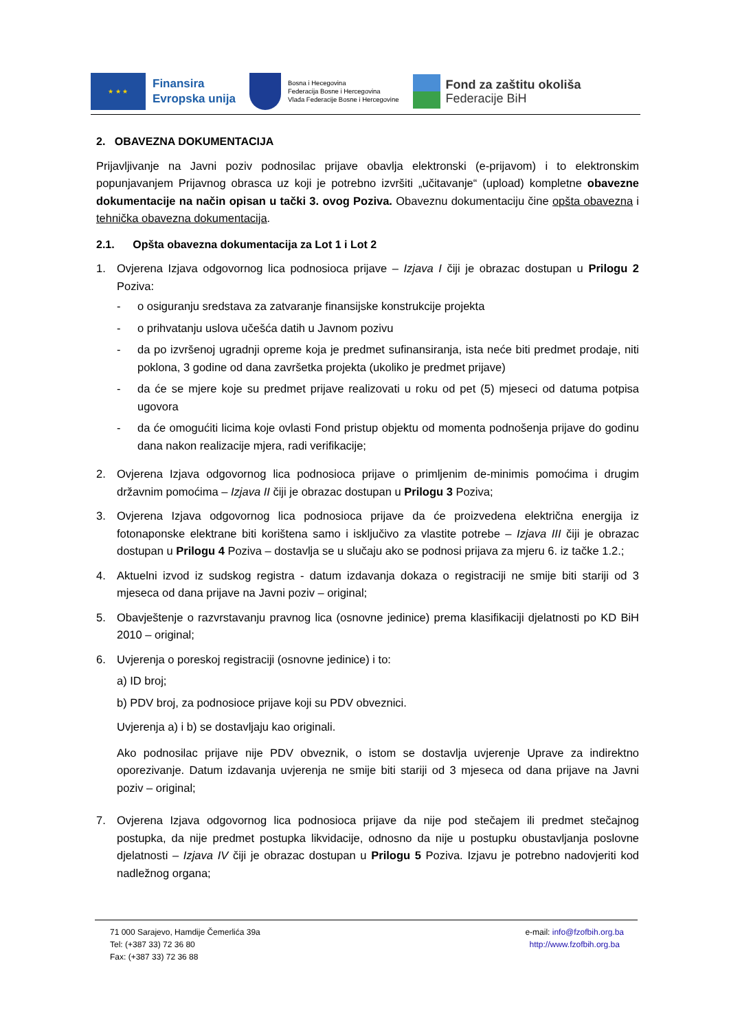★ ★ ★
Finansira
Evropska unija
Bosna i Hecegovina
Federacija Bosne i Hercegovina
Vlada Federacije Bosne i Hercegovine
Fond za zaštitu okoliša
Federacije BiH
2. OBAVEZNA DOKUMENTACIJA
Prijavljivanje na Javni poziv podnosilac prijave obavlja elektronski (e-prijavom) i to elektronskim popunjavanjem Prijavnog obrasca uz koji je potrebno izvršiti „učitavanje“ (upload) kompletne obavezne dokumentacije na način opisan u tački 3. ovog Poziva. Obaveznu dokumentaciju čine opšta obavezna i tehnička obavezna dokumentacija.
2.1. Opšta obavezna dokumentacija za Lot 1 i Lot 2
1. Ovjerena Izjava odgovornog lica podnosioca prijave – Izjava I čiji je obrazac dostupan u Prilogu 2 Poziva:
- o osiguranju sredstava za zatvaranje finansijske konstrukcije projekta
- o prihvatanju uslova učešća datih u Javnom pozivu
- da po izvršenoj ugradnji opreme koja je predmet sufinansiranja, ista neće biti predmet prodaje, niti poklona, 3 godine od dana završetka projekta (ukoliko je predmet prijave)
- da će se mjere koje su predmet prijave realizovati u roku od pet (5) mjeseci od datuma potpisa ugovora
- da će omogućiti licima koje ovlasti Fond pristup objektu od momenta podnošenja prijave do godinu dana nakon realizacije mjera, radi verifikacije;
2. Ovjerena Izjava odgovornog lica podnosioca prijave o primljenim de-minimis pomoćima i drugim državnim pomoćima – Izjava II čiji je obrazac dostupan u Prilogu 3 Poziva;
3. Ovjerena Izjava odgovornog lica podnosioca prijave da će proizvedena električna energija iz fotonaponske elektrane biti korištena samo i isključivo za vlastite potrebe – Izjava III čiji je obrazac dostupan u Prilogu 4 Poziva – dostavlja se u slučaju ako se podnosi prijava za mjeru 6. iz tačke 1.2.;
4. Aktuelni izvod iz sudskog registra - datum izdavanja dokaza o registraciji ne smije biti stariji od 3 mjeseca od dana prijave na Javni poziv – original;
5. Obavještenje o razvrstavanju pravnog lica (osnovne jedinice) prema klasifikaciji djelatnosti po KD BiH 2010 – original;
6. Uvjerenja o poreskoj registraciji (osnovne jedinice) i to:
a) ID broj;
b) PDV broj, za podnosioce prijave koji su PDV obveznici.
Uvjerenja a) i b) se dostavljaju kao originali.
Ako podnosilac prijave nije PDV obveznik, o istom se dostavlja uvjerenje Uprave za indirektno oporezivanje. Datum izdavanja uvjerenja ne smije biti stariji od 3 mjeseca od dana prijave na Javni poziv – original;
7. Ovjerena Izjava odgovornog lica podnosioca prijave da nije pod stečajem ili predmet stečajnog postupka, da nije predmet postupka likvidacije, odnosno da nije u postupku obustavljanja poslovne djelatnosti – Izjava IV čiji je obrazac dostupan u Prilogu 5 Poziva. Izjavu je potrebno nadovjeriti kod nadležnog organa;
71 000 Sarajevo, Hamdije Čemerlića 39a
Tel: (+387 33) 72 36 80
Fax: (+387 33) 72 36 88
e-mail: info@fzofbih.org.ba
http://www.fzofbih.org.ba